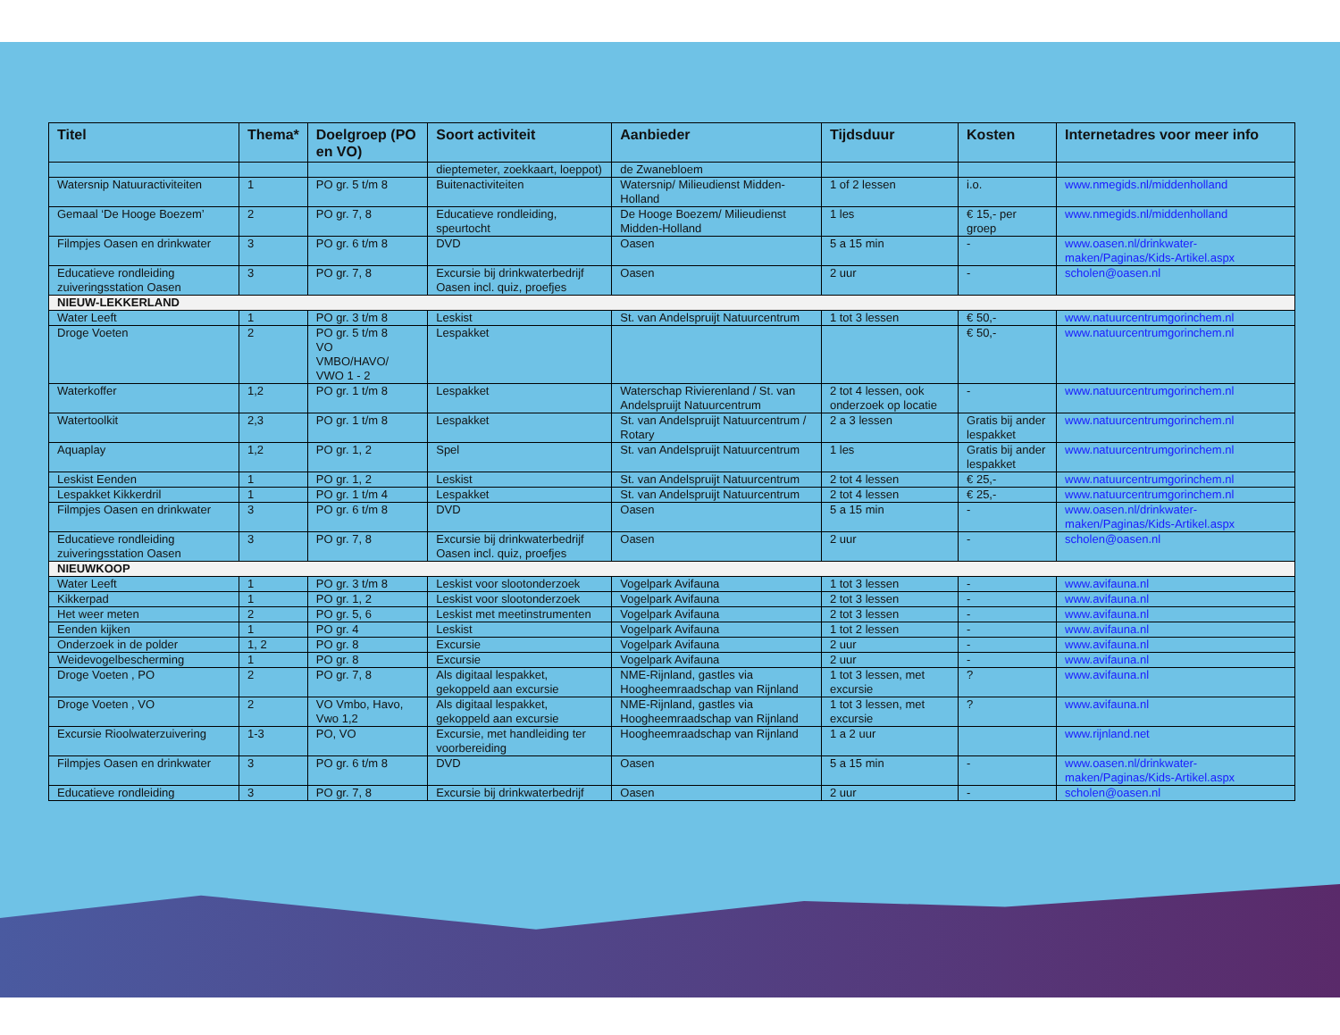| Titel | Thema* | Doelgroep (PO en VO) | Soort activiteit | Aanbieder | Tijdsduur | Kosten | Internetadres voor meer info |
| --- | --- | --- | --- | --- | --- | --- | --- |
| | | | dieptemeter, zoekkaart, loeppot) | de Zwanebloem | | | |
| Watersnip Natuuractiviteiten | 1 | PO gr. 5 t/m 8 | Buitenactiviteiten | Watersnip/ Milieudienst Midden-Holland | 1 of 2 lessen | i.o. | www.nmegids.nl/middenholland |
| Gemaal ‘De Hooge Boezem’ | 2 | PO gr. 7, 8 | Educatieve rondleiding, speurtocht | De Hooge Boezem/ Milieudienst Midden-Holland | 1 les | € 15,- per groep | www.nmegids.nl/middenholland |
| Filmpjes Oasen en drinkwater | 3 | PO gr. 6 t/m 8 | DVD | Oasen | 5 a 15 min | - | www.oasen.nl/drinkwater-maken/Paginas/Kids-Artikel.aspx |
| Educatieve rondleiding zuiveringsstation Oasen | 3 | PO gr. 7, 8 | Excursie bij drinkwaterbedrijf Oasen incl. quiz, proefjes | Oasen | 2 uur | - | scholen@oasen.nl |
| NIEUW-LEKKERLAND | | | | | | | |
| Water Leeft | 1 | PO gr. 3 t/m 8 | Leskist | St. van Andelspruijt Natuurcentrum | 1 tot 3 lessen | € 50,- | www.natuurcentrumgorinchem.nl |
| Droge Voeten | 2 | PO gr. 5 t/m 8 VO VMBO/HAVO/ VWO 1 - 2 | Lespakket | | | € 50,- | www.natuurcentrumgorinchem.nl |
| Waterkoffer | 1,2 | PO gr. 1 t/m 8 | Lespakket | Waterschap Rivierenland / St. van Andelspruijt Natuurcentrum | 2 tot 4 lessen, ook onderzoek op locatie | - | www.natuurcentrumgorinchem.nl |
| Watertoolkit | 2,3 | PO gr. 1 t/m 8 | Lespakket | St. van Andelspruijt Natuurcentrum / Rotary | 2 a 3 lessen | Gratis bij ander lespakket | www.natuurcentrumgorinchem.nl |
| Aquaplay | 1,2 | PO gr. 1, 2 | Spel | St. van Andelspruijt Natuurcentrum | 1 les | Gratis bij ander lespakket | www.natuurcentrumgorinchem.nl |
| Leskist Eenden | 1 | PO gr. 1, 2 | Leskist | St. van Andelspruijt Natuurcentrum | 2 tot 4 lessen | € 25,- | www.natuurcentrumgorinchem.nl |
| Lespakket Kikkerdril | 1 | PO gr. 1 t/m 4 | Lespakket | St. van Andelspruijt Natuurcentrum | 2 tot 4 lessen | € 25,- | www.natuurcentrumgorinchem.nl |
| Filmpjes Oasen en drinkwater | 3 | PO gr. 6 t/m 8 | DVD | Oasen | 5 a 15 min | - | www.oasen.nl/drinkwater-maken/Paginas/Kids-Artikel.aspx |
| Educatieve rondleiding zuiveringsstation Oasen | 3 | PO gr. 7, 8 | Excursie bij drinkwaterbedrijf Oasen incl. quiz, proefjes | Oasen | 2 uur | - | scholen@oasen.nl |
| NIEUWKOOP | | | | | | | |
| Water Leeft | 1 | PO gr. 3 t/m 8 | Leskist voor slootonderzoek | Vogelpark Avifauna | 1 tot 3 lessen | - | www.avifauna.nl |
| Kikkerpad | 1 | PO gr. 1, 2 | Leskist voor slootonderzoek | Vogelpark Avifauna | 2 tot 3 lessen | - | www.avifauna.nl |
| Het weer meten | 2 | PO gr. 5, 6 | Leskist met meetinstrumenten | Vogelpark Avifauna | 2 tot 3 lessen | - | www.avifauna.nl |
| Eenden kijken | 1 | PO gr. 4 | Leskist | Vogelpark Avifauna | 1 tot 2 lessen | - | www.avifauna.nl |
| Onderzoek in de polder | 1, 2 | PO gr. 8 | Excursie | Vogelpark Avifauna | 2 uur | - | www.avifauna.nl |
| Weidevogelbescherming | 1 | PO gr. 8 | Excursie | Vogelpark Avifauna | 2 uur | - | www.avifauna.nl |
| Droge Voeten , PO | 2 | PO gr. 7, 8 | Als digitaal lespakket, gekoppeld aan excursie | NME-Rijnland, gastles via Hoogheemraadschap van Rijnland | 1 tot 3 lessen, met excursie | ? | www.avifauna.nl |
| Droge Voeten , VO | 2 | VO Vmbo, Havo, Vwo 1,2 | Als digitaal lespakket, gekoppeld aan excursie | NME-Rijnland, gastles via Hoogheemraadschap van Rijnland | 1 tot 3 lessen, met excursie | ? | www.avifauna.nl |
| Excursie Rioolwaterzuivering | 1-3 | PO, VO | Excursie, met handleiding ter voorbereiding | Hoogheemraadschap van Rijnland | 1 a 2 uur | | www.rijnland.net |
| Filmpjes Oasen en drinkwater | 3 | PO gr. 6 t/m 8 | DVD | Oasen | 5 a 15 min | - | www.oasen.nl/drinkwater-maken/Paginas/Kids-Artikel.aspx |
| Educatieve rondleiding | 3 | PO gr. 7, 8 | Excursie bij drinkwaterbedrijf | Oasen | 2 uur | - | scholen@oasen.nl |